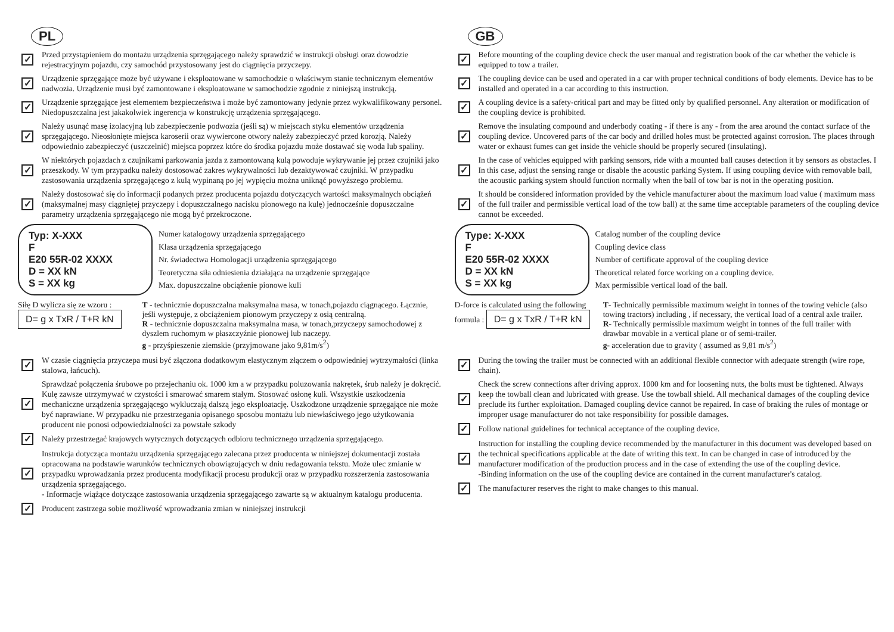PL
✓
Przed przystąpieniem do montażu urządzenia sprzęgającego należy sprawdzić w instrukcji obsługi oraz dowodzie rejestracyjnym pojazdu, czy samochód przystosowany jest do ciągnięcia przyczepy.
✓
Urządzenie sprzęgające może być używane i eksploatowane w samochodzie o właściwym stanie technicznym elementów nadwozia. Urządzenie musi być zamontowane i eksploatowane w samochodzie zgodnie z niniejszą instrukcją.
✓
Urządzenie sprzęgające jest elementem bezpieczeństwa i może być zamontowany jedynie przez wykwalifikowany personel. Niedopuszczalna jest jakakolwiek ingerencja w konstrukcję urządzenia sprzęgającego.
✓
Należy usunąć masę izolacyjną lub zabezpieczenie podwozia (jeśli są) w miejscach styku elementów urządzenia sprzęgającego. Nieosłonięte miejsca karoserii oraz wywiercone otwory należy zabezpieczyć przed korozją. Należy odpowiednio zabezpieczyć (uszczelnić) miejsca poprzez które do środka pojazdu może dostawać się woda lub spaliny.
✓
W niektórych pojazdach z czujnikami parkowania jazda z zamontowaną kulą powoduje wykrywanie jej przez czujniki jako przeszkody. W tym przypadku należy dostosować zakres wykrywalności lub dezaktywować czujniki. W przypadku zastosowania urządzenia sprzęgającego z kulą wypinaną po jej wypięciu można uniknąć powyższego problemu.
✓
Należy dostosować się do informacji podanych przez producenta pojazdu dotyczących wartości maksymalnych obciążeń (maksymalnej masy ciągniętej przyczepy i dopuszczalnego nacisku pionowego na kulę) jednocześnie dopuszczalne parametry urządzenia sprzęgającego nie mogą być przekroczone.
Typ: X-XXX
F
E20 55R-02 XXXX
D = XX kN
S = XX kg
Numer katalogowy urządzenia sprzęgającego
Klasa urządzenia sprzęgającego
Nr. świadectwa Homologacji urządzenia sprzęgającego
Teoretyczna siła odniesienia działająca na urządzenie sprzęgające
Max. dopuszczalne obciążenie pionowe kuli
Siłę D wylicza się ze wzoru : D= g x TxR / T+R kN
T - technicznie dopuszczalna maksymalna masa, w tonach,pojazdu ciągnącego. Łącznie, jeśli występuje, z obciążeniem pionowym przyczepy z osią centralną.
R - technicznie dopuszczalna maksymalna masa, w tonach,przyczepy samochodowej z dyszlem ruchomym w płaszczyźnie pionowej lub naczepy.
g - przyśpieszenie ziemskie (przyjmowane jako 9,81m/s<sup>2</sup>)
✓
W czasie ciągnięcia przyczepa musi być złączona dodatkowym elastycznym złączem o odpowiedniej wytrzymałości (linka stalowa, łańcuch).
✓
Sprawdzać połączenia śrubowe po przejechaniu ok. 1000 km a w przypadku poluzowania nakrętek, śrub należy je dokręcić. Kulę zawsze utrzymywać w czystości i smarować smarem stałym. Stosować osłonę kuli. Wszystkie uszkodzenia mechaniczne urządzenia sprzęgającego wykluczają dalszą jego eksploatację. Uszkodzone urządzenie sprzęgające nie może być naprawiane. W przypadku nie przestrzegania opisanego sposobu montażu lub niewłaściwego jego użytkowania producent nie ponosi odpowiedzialności za powstałe szkody
✓
Należy przestrzegać krajowych wytycznych dotyczących odbioru technicznego urządzenia sprzęgającego.
✓
Instrukcja dotycząca montażu urządzenia sprzęgającego zalecana przez producenta w niniejszej dokumentacji została opracowana na podstawie warunków technicznych obowiązujących w dniu redagowania tekstu. Może ulec zmianie w przypadku wprowadzania przez producenta modyfikacji procesu produkcji oraz w przypadku rozszerzenia zastosowania urządzenia sprzęgającego.
- Informacje wiążące dotyczące zastosowania urządzenia sprzęgającego zawarte są w aktualnym katalogu producenta.
✓
Producent zastrzega sobie możliwość wprowadzania zmian w niniejszej instrukcji
GB
✓
Before mounting of the coupling device check the user manual and registration book of the car whether the vehicle is equipped to tow a trailer.
✓
The coupling device can be used and operated in a car with proper technical conditions of body elements. Device has to be installed and operated in a car according to this instruction.
✓
A coupling device is a safety-critical part and may be fitted only by qualified personnel. Any alteration or modification of the coupling device is prohibited.
✓
Remove the insulating compound and underbody coating - if there is any - from the area around the contact surface of the coupling device. Uncovered parts of the car body and drilled holes must be protected against corrosion. The places through water or exhaust fumes can get inside the vehicle should be properly secured (insulating).
✓
In the case of vehicles equipped with parking sensors, ride with a mounted ball causes detection it by sensors as obstacles. I In this case, adjust the sensing range or disable the acoustic parking System. If using coupling device with removable ball, the acoustic parking system should function normally when the ball of tow bar is not in the operating position.
✓
It should be considered information provided by the vehicle manufacturer about the maximum load value ( maximum mass of the full trailer and permissible vertical load of the tow ball) at the same time acceptable parameters of the coupling device cannot be exceeded.
Type: X-XXX
F
E20 55R-02 XXXX
D = XX kN
S = XX kg
Catalog number of the coupling device
Coupling device class
Number of certificate approval of the coupling device
Theoretical related force working on a coupling device.
Max permissible vertical load of the ball.
D-force is calculated using the following formula : D= g x TxR / T+R kN
T- Technically permissible maximum weight in tonnes of the towing vehicle (also towing tractors) including , if necessary, the vertical load of a central axle trailer.
R- Technically permissible maximum weight in tonnes of the full trailer with drawbar movable in a vertical plane or of semi-trailer.
g- acceleration due to gravity ( assumed as 9,81 m/s<sup>2</sup>)
✓
During the towing the trailer must be connected with an additional flexible connector with adequate strength (wire rope, chain).
✓
Check the screw connections after driving approx. 1000 km and for loosening nuts, the bolts must be tightened. Always keep the towball clean and lubricated with grease. Use the towball shield. All mechanical damages of the coupling device preclude its further exploitation. Damaged coupling device cannot be repaired. In case of braking the rules of montage or improper usage manufacturer do not take responsibility for possible damages.
✓
Follow national guidelines for technical acceptance of the coupling device.
✓
Instruction for installing the coupling device recommended by the manufacturer in this document was developed based on the technical specifications applicable at the date of writing this text. In can be changed in case of introduced by the manufacturer modification of the production process and in the case of extending the use of the coupling device.
-Binding information on the use of the coupling device are contained in the current manufacturer's catalog.
✓
The manufacturer reserves the right to make changes to this manual.